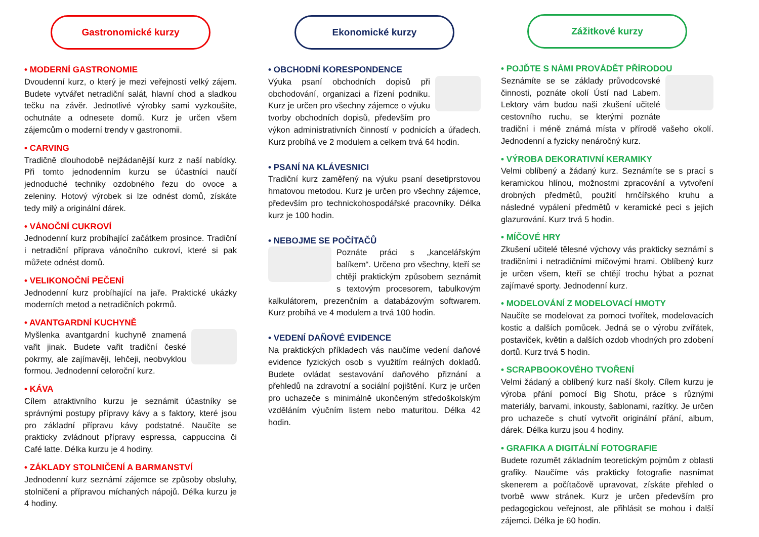Gastronomické kurzy
• MODERNÍ GASTRONOMIE
Dvoudenní kurz, o který je mezi veřejností velký zájem. Budete vytvářet netradiční salát, hlavní chod a sladkou tečku na závěr. Jednotlivé výrobky sami vyzkoušíte, ochutnáte a odnesete domů. Kurz je určen všem zájemcům o moderní trendy v gastronomii.
• CARVING
Tradičně dlouhodobě nejžádanější kurz z naší nabídky. Při tomto jednodenním kurzu se účastníci naučí jednoduché techniky ozdobného řezu do ovoce a zeleniny. Hotový výrobek si lze odnést domů, získáte tedy milý a originální dárek.
• VÁNOČNÍ CUKROVÍ
Jednodenní kurz probíhající začátkem prosince. Tradiční i netradiční příprava vánočního cukroví, které si pak můžete odnést domů.
• VELIKONOČNÍ PEČENÍ
Jednodenní kurz probíhající na jaře. Praktické ukázky moderních metod a netradičních pokrmů.
• AVANTGARDNÍ KUCHYNĚ
Myšlenka avantgardní kuchyně znamená vařit jinak. Budete vařit tradiční české pokrmy, ale zajímavěji, lehčeji, neobvyklou formou. Jednodenní celoroční kurz.
• KÁVA
Cílem atraktivního kurzu je seznámit účastníky se správnými postupy přípravy kávy a s faktory, které jsou pro základní přípravu kávy podstatné. Naučíte se prakticky zvládnout přípravy espressa, cappuccina či Café latte. Délka kurzu je 4 hodiny.
• ZÁKLADY STOLNIČENÍ A BARMANSTVÍ
Jednodenní kurz seznámí zájemce se způsoby obsluhy, stolničení a přípravou míchaných nápojů. Délka kurzu je 4 hodiny.
Ekonomické kurzy
• OBCHODNÍ KORESPONDENCE
Výuka psaní obchodních dopisů při obchodování, organizaci a řízení podniku. Kurz je určen pro všechny zájemce o výuku tvorby obchodních dopisů, především pro výkon administrativních činností v podnicích a úřadech. Kurz probíhá ve 2 modulem a celkem trvá 64 hodin.
• PSANÍ NA KLÁVESNICI
Tradiční kurz zaměřený na výuku psaní desetiprstovou hmatovou metodou. Kurz je určen pro všechny zájemce, především pro technickohospodářské pracovníky. Délka kurz je 100 hodin.
• NEBOJME SE POČÍTAČŮ
Poznáte práci s „kancelářským balíkem“. Určeno pro všechny, kteří se chtějí praktickým způsobem seznámit s textovým procesorem, tabulkovým kalkulátorem, prezenčním a databázovým softwarem. Kurz probíhá ve 4 modulem a trvá 100 hodin.
• VEDENÍ DAŇOVÉ EVIDENCE
Na praktických příkladech vás naučíme vedení daňové evidence fyzických osob s využitím reálných dokladů. Budete ovládat sestavování daňového přiznání a přehledů na zdravotní a sociální pojištění. Kurz je určen pro uchazeče s minimálně ukončeným středoškolským vzděláním výučním listem nebo maturitou. Délka 42 hodin.
Zážitkové kurzy
• POJĎTE S NÁMI PROVÁDĚT PŘÍRODOU
Seznámíte se se základy průvodcovské činnosti, poznáte okolí Ústí nad Labem. Lektory vám budou naši zkušení učitelé cestovního ruchu, se kterými poznáte tradiční i méně známá místa v přírodě vašeho okolí. Jednodenní a fyzicky nenáročný kurz.
• VÝROBA DEKORATIVNÍ KERAMIKY
Velmi oblíbený a žádaný kurz. Seznámíte se s prací s keramickou hlínou, možnostmi zpracování a vytvoření drobných předmětů, použití hrnčířského kruhu a následné vypálení předmětů v keramické peci s jejich glazurování. Kurz trvá 5 hodin.
• MÍČOVÉ HRY
Zkušení učitelé tělesné výchovy vás prakticky seznámí s tradičními i netradičními míčovými hrami. Oblíbený kurz je určen všem, kteří se chtějí trochu hýbat a poznat zajímavé sporty. Jednodenní kurz.
• MODELOVÁNÍ Z MODELOVACÍ HMOTY
Naučíte se modelovat za pomoci tvořítek, modelovacích kostic a dalších pomůcek. Jedná se o výrobu zvířátek, postaviček, květin a dalších ozdob vhodných pro zdobení dortů. Kurz trvá 5 hodin.
• SCRAPBOOKOVÉHO TVOŘENÍ
Velmi žádaný a oblíbený kurz naší školy. Cílem kurzu je výroba přání pomocí Big Shotu, práce s různými materiály, barvami, inkousty, šablonami, razítky. Je určen pro uchazeče s chutí vytvořit originální přání, album, dárek. Délka kurzu jsou 4 hodiny.
• GRAFIKA A DIGITÁLNÍ FOTOGRAFIE
Budete rozumět základním teoretickým pojmům z oblasti grafiky. Naučíme vás prakticky fotografie nasnímat skenerem a počítačově upravovat, získáte přehled o tvorbě www stránek. Kurz je určen především pro pedagogickou veřejnost, ale přihlásit se mohou i další zájemci. Délka je 60 hodin.